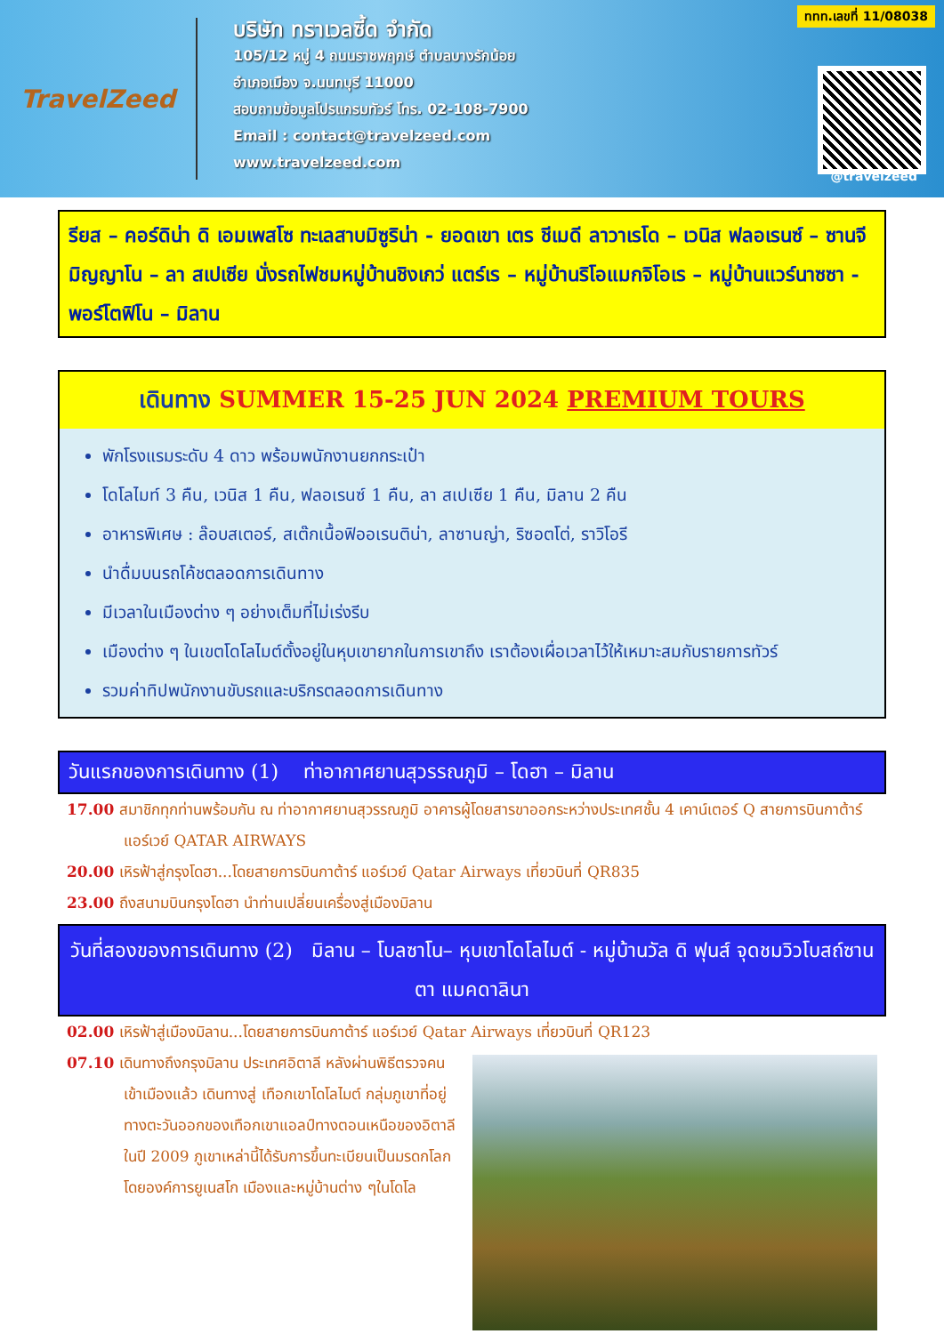TravelZeed
บริษัท ทราเวลซี้ด จำกัด
105/12 หมู่ 4 ถนนราชพฤกษ์ ตำบลบางรักน้อย
อำเภอเมือง จ.นนทบุรี 11000
สอบถามข้อมูลโปรแกรมทัวร์ โทร. 02-108-7900
Email : contact@travelzeed.com
www.travelzeed.com
ททท.เลขที่ 11/08038
@travelzeed
รียส – คอร์ดิน่า ดิ เอมเพสโซ ทะเลสาบมิซูริน่า - ยอดเขา เตร ชีเมดี ลาวาเรโด – เวนิส ฟลอเรนซ์ – ซานจีมิญญาโน – ลา สเปเซีย นั่งรถไฟชมหมู่บ้านชิงเกว่ แตร์เร – หมู่บ้านริโอแมกจิโอเร – หมู่บ้านแวร์นาซซา - พอร์โตฟิโน – มิลาน
เดินทาง SUMMER 15-25 JUN 2024 PREMIUM TOURS
พักโรงแรมระดับ 4 ดาว พร้อมพนักงานยกกระเป๋า
โดโลไมท์ 3 คืน, เวนิส 1 คืน, ฟลอเรนซ์ 1 คืน, ลา สเปเซีย 1 คืน, มิลาน 2 คืน
อาหารพิเศษ : ล๊อบสเตอร์, สเต๊กเนื้อฟิออเรนติน่า, ลาซานญ่า, ริซอตโต่, ราวิโอรี
นำดื่มบนรถโค้ชตลอดการเดินทาง
มีเวลาในเมืองต่าง ๆ อย่างเต็มที่ไม่เร่งรีบ
เมืองต่าง ๆ ในเขตโดโลไมต์ตั้งอยู่ในหุบเขายากในการเขาถึง เราต้องเผื่อเวลาไว้ให้เหมาะสมกับรายการทัวร์
รวมค่าทิปพนักงานขับรถและบริกรตลอดการเดินทาง
วันแรกของการเดินทาง (1) ท่าอากาศยานสุวรรณภูมิ – โดฮา – มิลาน
17.00 สมาชิกทุกท่านพร้อมกัน ณ ท่าอากาศยานสุวรรณภูมิ อาคารผู้โดยสารขาออกระหว่างประเทศชั้น 4 เคาน์เตอร์ Q สายการบินกาต้าร์ แอร์เวย์ QATAR AIRWAYS
20.00 เหิรฟ้าสู่กรุงโดฮา...โดยสายการบินกาต้าร์ แอร์เวย์ Qatar Airways เที่ยวบินที่ QR835
23.00 ถึงสนามบินกรุงโดฮา นำท่านเปลี่ยนเครื่องสู่เมืองมิลาน
วันที่สองของการเดินทาง (2) มิลาน – โบลซาโน– หุบเขาโดโลไมต์ - หมู่บ้านวัล ดิ ฟุนส์ จุดชมวิวโบสถ์ซานตา แมคดาลินา
02.00 เหิรฟ้าสู่เมืองมิลาน...โดยสายการบินกาต้าร์ แอร์เวย์ Qatar Airways เที่ยวบินที่ QR123
07.10 เดินทางถึงกรุงมิลาน ประเทศอิตาลี หลังผ่านพิธีตรวจคนเข้าเมืองแล้ว เดินทางสู่ เทือกเขาโดโลไมต์ กลุ่มภูเขาที่อยู่ทางตะวันออกของเทือกเขาแอลป์ทางตอนเหนือของอิตาลี ในปี 2009 ภูเขาเหล่านี้ได้รับการขึ้นทะเบียนเป็นมรดกโลกโดยองค์การยูเนสโก เมืองและหมู่บ้านต่าง ๆในโดโล